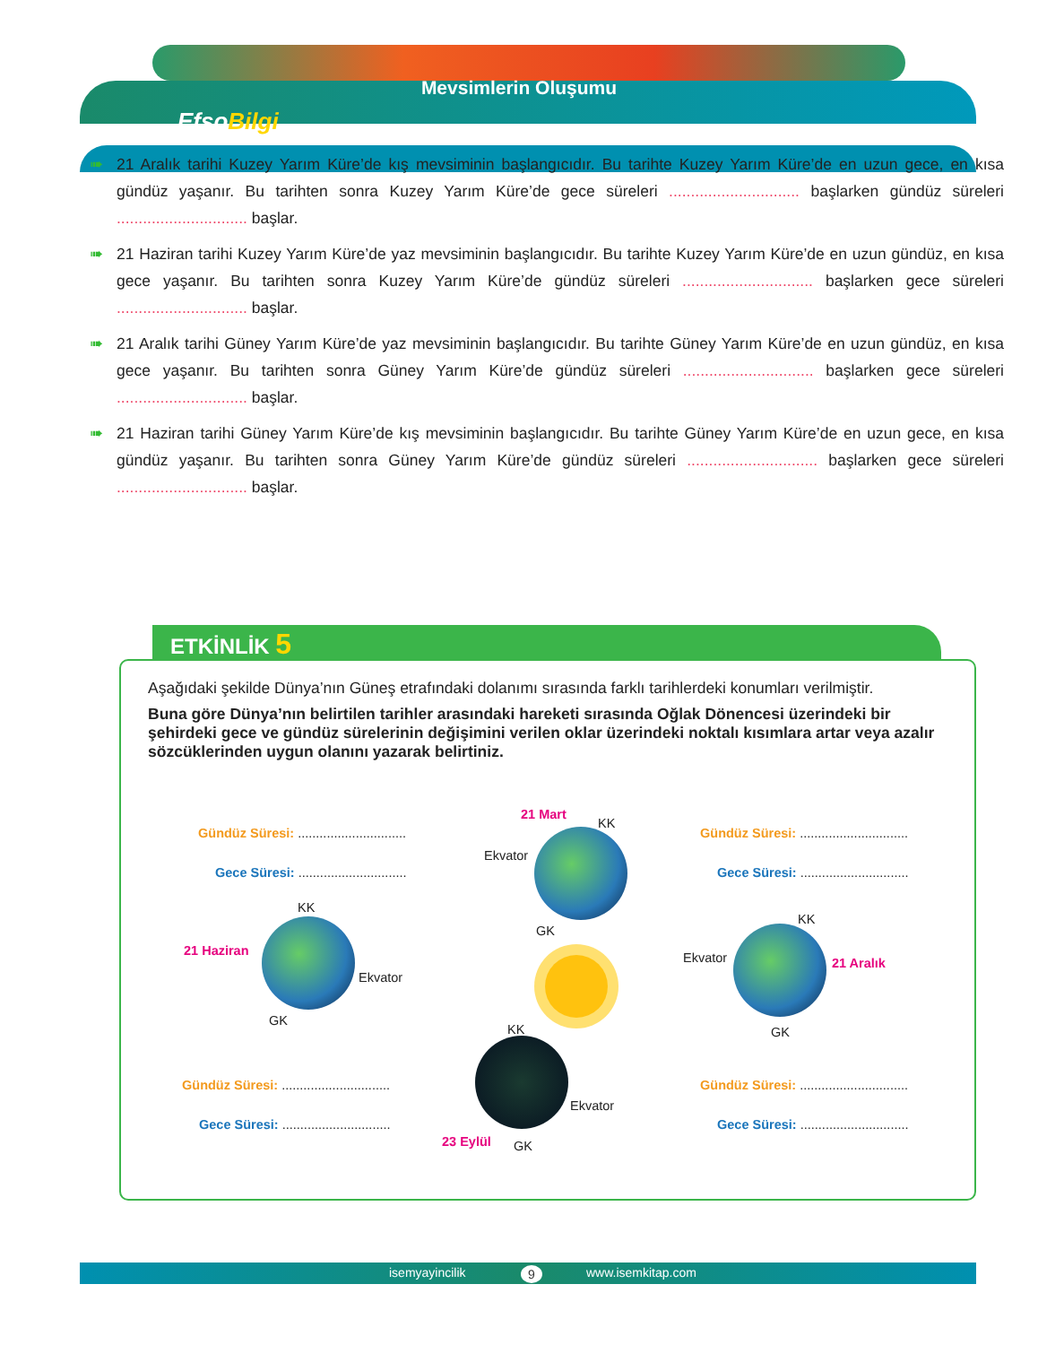Mevsimlerin Oluşumu
EfsoBilgi
➠ 21 Aralık tarihi Kuzey Yarım Küre’de kış mevsiminin başlangıcıdır. Bu tarihte Kuzey Yarım Küre’de en uzun gece, en kısa gündüz yaşanır. Bu tarihten sonra Kuzey Yarım Küre’de gece süreleri .............................. başlarken gündüz süreleri .............................. başlar.
➠ 21 Haziran tarihi Kuzey Yarım Küre’de yaz mevsiminin başlangıcıdır. Bu tarihte Kuzey Yarım Küre’de en uzun gündüz, en kısa gece yaşanır. Bu tarihten sonra Kuzey Yarım Küre’de gündüz süreleri .............................. başlarken gece süreleri .............................. başlar.
➠ 21 Aralık tarihi Güney Yarım Küre’de yaz mevsiminin başlangıcıdır. Bu tarihte Güney Yarım Küre’de en uzun gündüz, en kısa gece yaşanır. Bu tarihten sonra Güney Yarım Küre’de gündüz süreleri .............................. başlarken gece süreleri .............................. başlar.
➠ 21 Haziran tarihi Güney Yarım Küre’de kış mevsiminin başlangıcıdır. Bu tarihte Güney Yarım Küre’de en uzun gece, en kısa gündüz yaşanır. Bu tarihten sonra Güney Yarım Küre’de gündüz süreleri .............................. başlarken gece süreleri .............................. başlar.
ETKİNLİK 5
Aşağıdaki şekilde Dünya’nın Güneş etrafındaki dolanımı sırasında farklı tarihlerdeki konumları verilmiştir.
Buna göre Dünya’nın belirtilen tarihler arasındaki hareketi sırasında Oğlak Dönencesi üzerindeki bir şehirdeki gece ve gündüz sürelerinin değişimini verilen oklar üzerindeki noktalı kısımlara artar veya azalır sözcüklerinden uygun olanını yazarak belirtiniz.
Gündüz Süresi: ..............................
Gece Süresi: ..............................
21 Mart
KK
Ekvator
GK
Gündüz Süresi: ..............................
Gece Süresi: ..............................
KK
21 Haziran
Ekvator
GK
KK
Ekvator 21 Aralık
GK
KK
Gündüz Süresi: ..............................
Gece Süresi: ..............................
Ekvator
23 Eylül GK
Gündüz Süresi: ..............................
Gece Süresi: ..............................
isemyayincilik 9 www.isemkitap.com